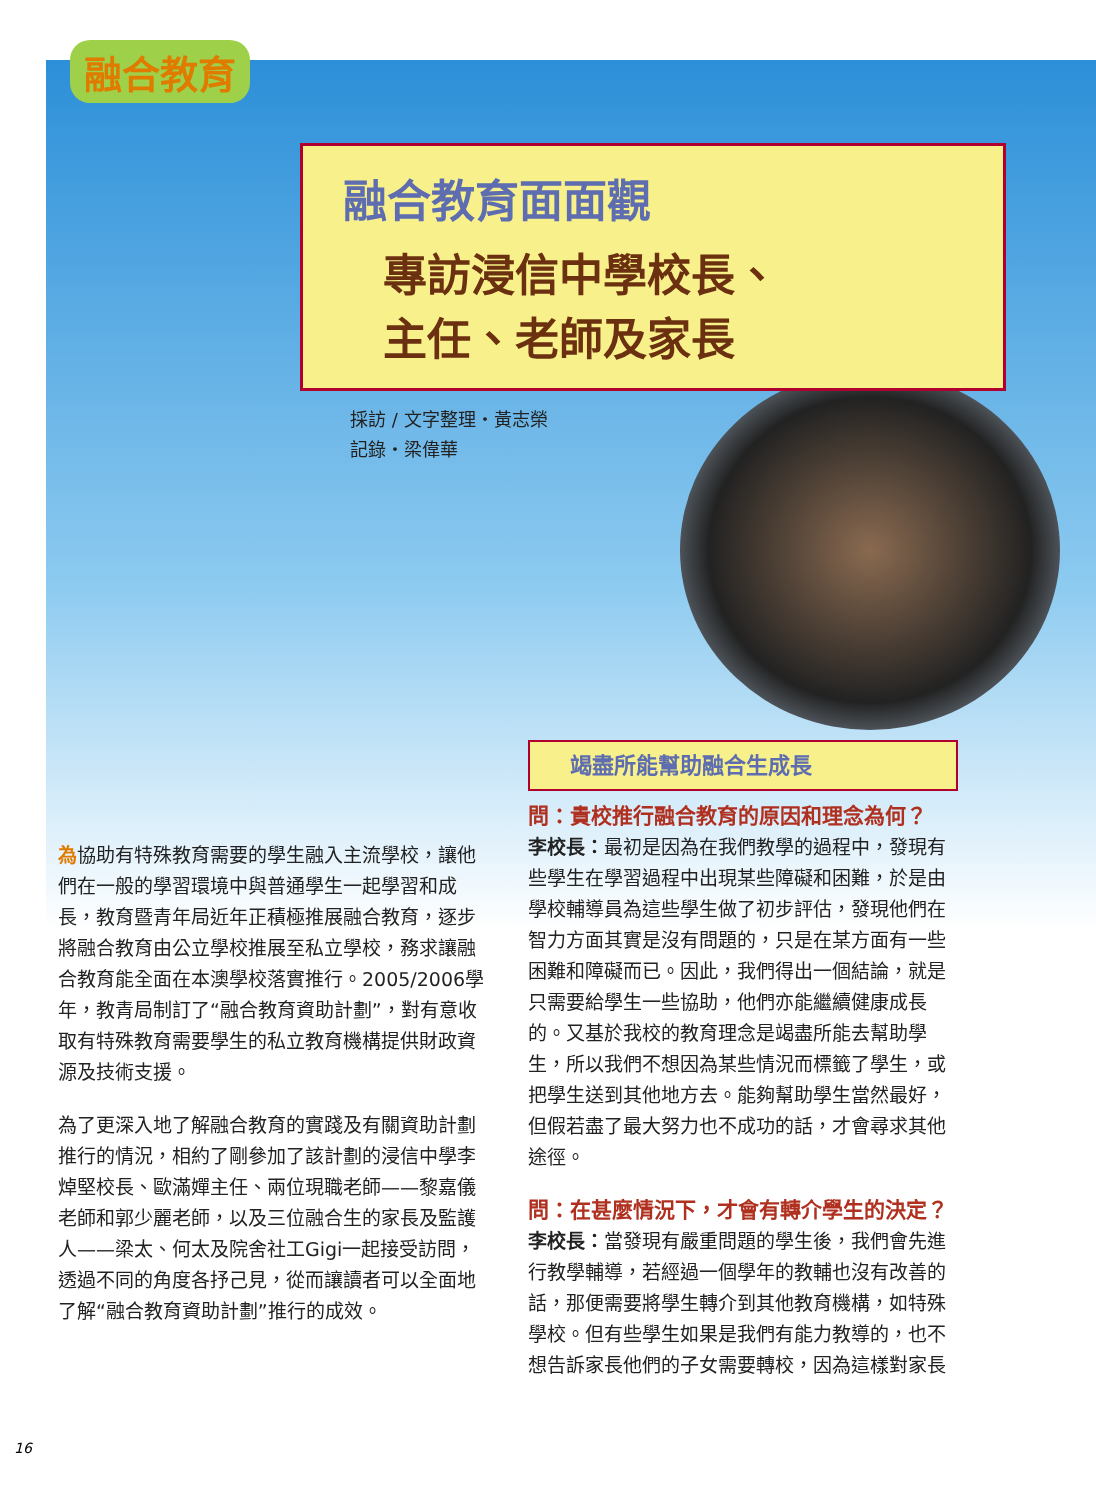融合教育
融合教育面面觀
專訪浸信中學校長、
主任、老師及家長
採訪 / 文字整理・黃志榮
記錄・梁偉華
為協助有特殊教育需要的學生融入主流學校，讓他們在一般的學習環境中與普通學生一起學習和成長，教育暨青年局近年正積極推展融合教育，逐步將融合教育由公立學校推展至私立學校，務求讓融合教育能全面在本澳學校落實推行。2005/2006學年，教青局制訂了“融合教育資助計劃”，對有意收取有特殊教育需要學生的私立教育機構提供財政資源及技術支援。
為了更深入地了解融合教育的實踐及有關資助計劃推行的情況，相約了剛參加了該計劃的浸信中學李焯堅校長、歐滿嬋主任、兩位現職老師——黎嘉儀老師和郭少麗老師，以及三位融合生的家長及監護人——梁太、何太及院舍社工Gigi一起接受訪問，透過不同的角度各抒己見，從而讓讀者可以全面地了解“融合教育資助計劃”推行的成效。
竭盡所能幫助融合生成長
問：貴校推行融合教育的原因和理念為何？
李校長：最初是因為在我們教學的過程中，發現有些學生在學習過程中出現某些障礙和困難，於是由學校輔導員為這些學生做了初步評估，發現他們在智力方面其實是沒有問題的，只是在某方面有一些困難和障礙而已。因此，我們得出一個結論，就是只需要給學生一些協助，他們亦能繼續健康成長的。又基於我校的教育理念是竭盡所能去幫助學生，所以我們不想因為某些情況而標籤了學生，或把學生送到其他地方去。能夠幫助學生當然最好，但假若盡了最大努力也不成功的話，才會尋求其他途徑。
問：在甚麼情況下，才會有轉介學生的決定？
李校長：當發現有嚴重問題的學生後，我們會先進行教學輔導，若經過一個學年的教輔也沒有改善的話，那便需要將學生轉介到其他教育機構，如特殊學校。但有些學生如果是我們有能力教導的，也不想告訴家長他們的子女需要轉校，因為這樣對家長
16